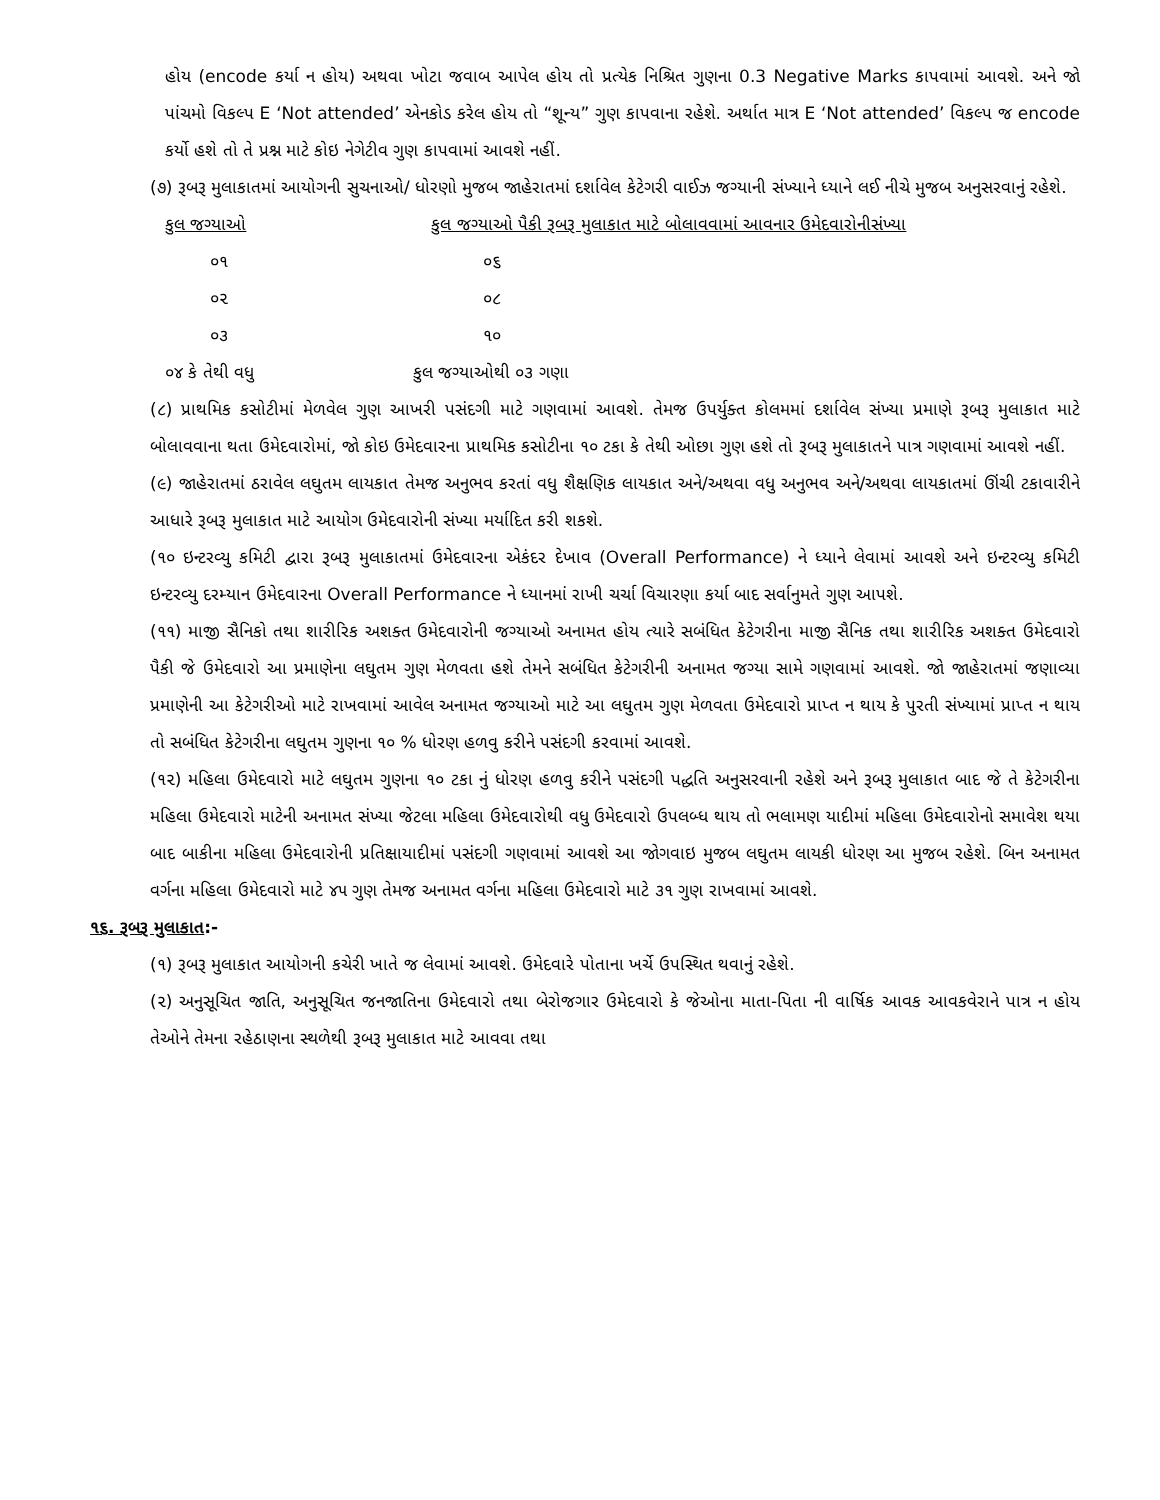હોય (encode કર્યા ન હોય) અથવા ખોટા જવાબ આપેલ હોય તો પ્રત્યેક નિશ્રિત ગુણના 0.3 Negative Marks કાપવામાં આવશે. અને જો પાંચમો વિકલ્પ E ‘Not attended’ એનકોડ કરેલ હોય તો “શૂન્ય” ગુણ કાપવાના રહેશે. અર્થાત માત્ર E ‘Not attended’ વિકલ્પ જ encode કર્યો હશે તો તે પ્રશ્ન માટે કોઇ નેગેટીવ ગુણ કાપવામાં આવશે નહીં.
(૭) રૂબરૂ મુલાકાતમાં આયોગની સુચનાઓ/ ધોરણો મુજબ જાહેરાતમાં દર્શાવેલ કેટેગરી વાઈઝ જગ્યાની સંખ્યાને ધ્યાને લઈ નીચે મુજબ અનુસરવાનું રહેશે.
| કુલ જગ્યાઓ | કુલ જગ્યાઓ પૈકી રૂબરૂ મુલાકાત માટે બોલાવવામાં આવનાર ઉમેદવારોનીસંખ્યા |
| --- | --- |
| ૦૧ | ૦૬ |
| ૦૨ | ૦૮ |
| ૦૩ | ૧૦ |
| ૦૪ કે તેથી વધુ | કુલ જગ્યાઓથી ૦૩ ગણા |
(૮) પ્રાથમિક કસોટીમાં મેળવેલ ગુણ આખરી પસંદગી માટે ગણવામાં આવશે. તેમજ ઉપર્યુક્ત કોલમમાં દર્શાવેલ સંખ્યા પ્રમાણે રૂબરૂ મુલાકાત માટે બોલાવવાના થતા ઉમેદવારોમાં, જો કોઇ ઉમેદવારના પ્રાથમિક કસોટીના ૧૦ ટકા કે તેથી ઓછા ગુણ હશે તો રૂબરૂ મુલાકાતને પાત્ર ગણવામાં આવશે નહીં.
(૯) જાહેરાતમાં ઠરાવેલ લઘુતમ લાયકાત તેમજ અનુભવ કરતાં વધુ શૈક્ષણિક લાયકાત અને/અથવા વધુ અનુભવ અને/અથવા લાયકાતમાં ઊંચી ટકાવારીને આધારે રૂબરૂ મુલાકાત માટે આયોગ ઉમેદવારોની સંખ્યા મર્યાદિત કરી શકશે.
(૧૦ ઇન્ટરવ્યુ કમિટી દ્વારા રૂબરૂ મુલાકાતમાં ઉમેદવારના એકંદર દેખાવ (Overall Performance) ને ધ્યાને લેવામાં આવશે અને ઇન્ટરવ્યુ કમિટી ઇન્ટરવ્યુ દરમ્યાન ઉમેદવારના Overall Performance ને ધ્યાનમાં રાખી ચર્ચા વિચારણા કર્યા બાદ સર્વાનુમતે ગુણ આપશે.
(૧૧) માજી સૈનિકો તથા શારીરિક અશક્ત ઉમેદવારોની જગ્યાઓ અનામત હોય ત્યારે સબંધિત કેટેગરીના માજી સૈનિક તથા શારીરિક અશક્ત ઉમેદવારો પૈકી જે ઉમેદવારો આ પ્રમાણેના લઘુતમ ગુણ મેળવતા હશે તેમને સબંધિત કેટેગરીની અનામત જગ્યા સામે ગણવામાં આવશે. જો જાહેરાતમાં જણાવ્યા પ્રમાણેની આ કેટેગરીઓ માટે રાખવામાં આવેલ અનામત જગ્યાઓ માટે આ લઘુતમ ગુણ મેળવતા ઉમેદવારો પ્રાપ્ત ન થાય કે પુરતી સંખ્યામાં પ્રાપ્ત ન થાય તો સબંધિત કેટેગરીના લઘુતમ ગુણના ૧૦ % ધોરણ હળવુ કરીને પસંદગી કરવામાં આવશે.
(૧૨) મહિલા ઉમેદવારો માટે લઘુતમ ગુણના ૧૦ ટકા નું ધોરણ હળવુ કરીને પસંદગી પદ્ધતિ અનુસરવાની રહેશે અને રૂબરૂ મુલાકાત બાદ જે તે કેટેગરીના મહિલા ઉમેદવારો માટેની અનામત સંખ્યા જેટલા મહિલા ઉમેદવારોથી વધુ ઉમેદવારો ઉપલબ્ધ થાય તો ભલામણ યાદીમાં મહિલા ઉમેદવારોનો સમાવેશ થયા બાદ બાકીના મહિલા ઉમેદવારોની પ્રતિક્ષાયાદીમાં પસંદગી ગણવામાં આવશે આ જોગવાઇ મુજબ લઘુતમ લાયકી ધોરણ આ મુજબ રહેશે. બિન અનામત વર્ગના મહિલા ઉમેદવારો માટે ૪૫ ગુણ તેમજ અનામત વર્ગના મહિલા ઉમેદવારો માટે ૩૧ ગુણ રાખવામાં આવશે.
૧૬. રૂબરૂ મુલાકાત:-
(૧) રૂબરૂ મુલાકાત આયોગની કચેરી ખાતે જ લેવામાં આવશે. ઉમેદવારે પોતાના ખર્ચે ઉપસ્થિત થવાનું રહેશે.
(૨) અનુસૂચિત જાતિ, અનુસૂચિત જનજાતિના ઉમેદવારો તથા બેરોજગાર ઉમેદવારો કે જેઓના માતા-પિતા ની વાર્ષિક આવક આવકવેરાને પાત્ર ન હોય તેઓને તેમના રહેઠાણના સ્થળેથી રૂબરૂ મુલાકાત માટે આવવા તથા